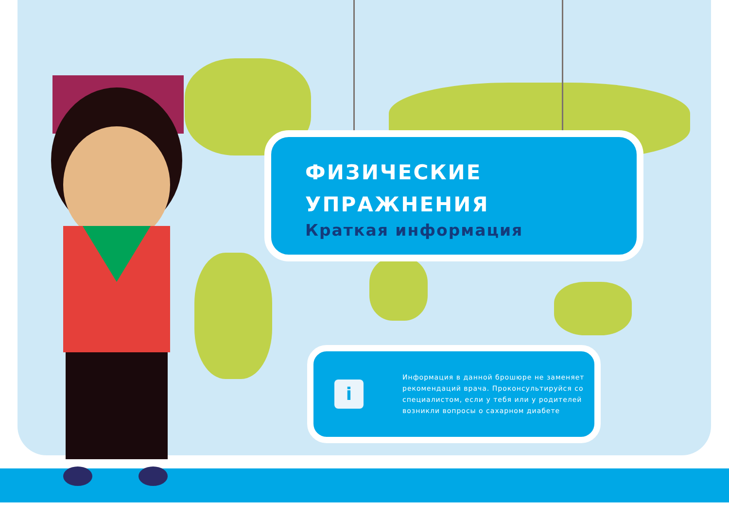ФИЗИЧЕСКИЕ
УПРАЖНЕНИЯ
Краткая информация
i
Информация в данной брошюре не заменяет
рекомендаций врача. Проконсультируйся со
специалистом, если у тебя или у родителей
возникли вопросы о сахарном диабете